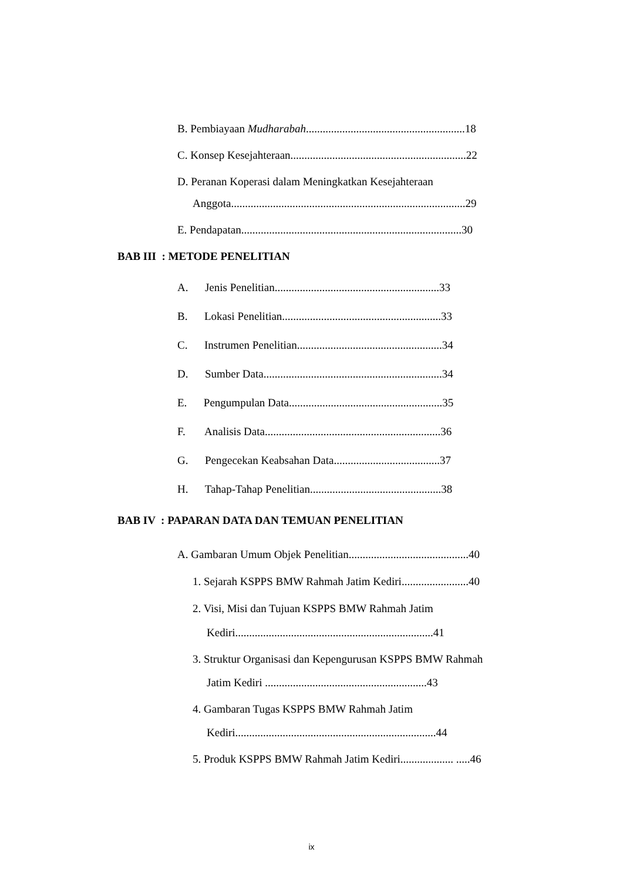B. Pembiayaan Mudharabah.........................................................18
C. Konsep Kesejahteraan...............................................................22
D. Peranan Koperasi dalam Meningkatkan Kesejahteraan
Anggota....................................................................................29
E. Pendapatan...............................................................................30
BAB III : METODE PENELITIAN
A. Jenis Penelitian...........................................................33
B. Lokasi Penelitian.........................................................33
C. Instrumen Penelitian....................................................34
D. Sumber Data................................................................34
E. Pengumpulan Data.......................................................35
F. Analisis Data...............................................................36
G. Pengecekan Keabsahan Data......................................37
H. Tahap-Tahap Penelitian...............................................38
BAB IV : PAPARAN DATA DAN TEMUAN PENELITIAN
A. Gambaran Umum Objek Penelitian...........................................40
1. Sejarah KSPPS BMW Rahmah Jatim Kediri........................40
2. Visi, Misi dan Tujuan KSPPS BMW Rahmah Jatim
Kediri.......................................................................41
3. Struktur Organisasi dan Kepengurusan KSPPS BMW Rahmah
Jatim Kediri ..........................................................43
4. Gambaran Tugas KSPPS BMW Rahmah Jatim
Kediri........................................................................44
5. Produk KSPPS BMW Rahmah Jatim Kediri................... .....46
ix